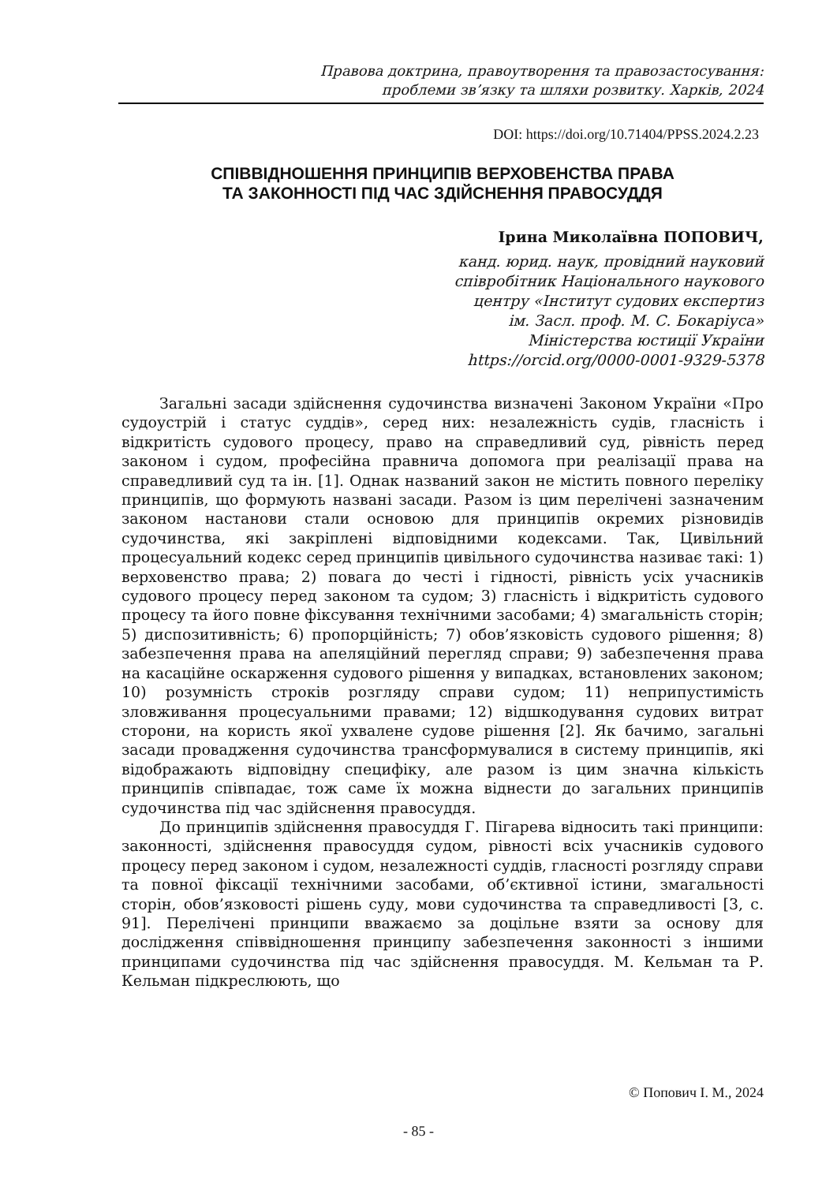Правова доктрина, правоутворення та правозастосування:
проблеми зв’язку та шляхи розвитку. Харків, 2024
DOI: https://doi.org/10.71404/PPSS.2024.2.23
СПІВВІДНОШЕННЯ ПРИНЦИПІВ ВЕРХОВЕНСТВА ПРАВА
ТА ЗАКОННОСТІ ПІД ЧАС ЗДІЙСНЕННЯ ПРАВОСУДДЯ
Ірина Миколаївна ПОПОВИЧ,
канд. юрид. наук, провідний науковий
співробітник Національного наукового
центру «Інститут судових експертиз
ім. Засл. проф. М. С. Бокаріуса»
Міністерства юстиції України
https://orcid.org/0000-0001-9329-5378
Загальні засади здійснення судочинства визначені Законом України «Про судоустрій і статус суддів», серед них: незалежність судів, гласність і відкритість судового процесу, право на справедливий суд, рівність перед законом і судом, професійна правнича допомога при реалізації права на справедливий суд та ін. [1]. Однак названий закон не містить повного переліку принципів, що формують названі засади. Разом із цим перелічені зазначеним законом настанови стали основою для принципів окремих різновидів судочинства, які закріплені відповідними кодексами. Так, Цивільний процесуальний кодекс серед принципів цивільного судочинства називає такі: 1) верховенство права; 2) повага до честі і гідності, рівність усіх учасників судового процесу перед законом та судом; 3) гласність і відкритість судового процесу та його повне фіксування технічними засобами; 4) змагальність сторін; 5) диспозитивність; 6) пропорційність; 7) обов’язковість судового рішення; 8) забезпечення права на апеляційний перегляд справи; 9) забезпечення права на касаційне оскарження судового рішення у випадках, встановлених законом; 10) розумність строків розгляду справи судом; 11) неприпустимість зловживання процесуальними правами; 12) відшкодування судових витрат сторони, на користь якої ухвалене судове рішення [2]. Як бачимо, загальні засади провадження судочинства трансформувалися в систему принципів, які відображають відповідну специфіку, але разом із цим значна кількість принципів співпадає, тож саме їх можна віднести до загальних принципів судочинства під час здійснення правосуддя.
До принципів здійснення правосуддя Г. Пігарева відносить такі принципи: законності, здійснення правосуддя судом, рівності всіх учасників судового процесу перед законом і судом, незалежності суддів, гласності розгляду справи та повної фіксації технічними засобами, об’єктивної істини, змагальності сторін, обов’язковості рішень суду, мови судочинства та справедливості [3, с. 91]. Перелічені принципи вважаємо за доцільне взяти за основу для дослідження співвідношення принципу забезпечення законності з іншими принципами судочинства під час здійснення правосуддя. М. Кельман та Р. Кельман підкреслюють, що
© Попович І. М., 2024
- 85 -